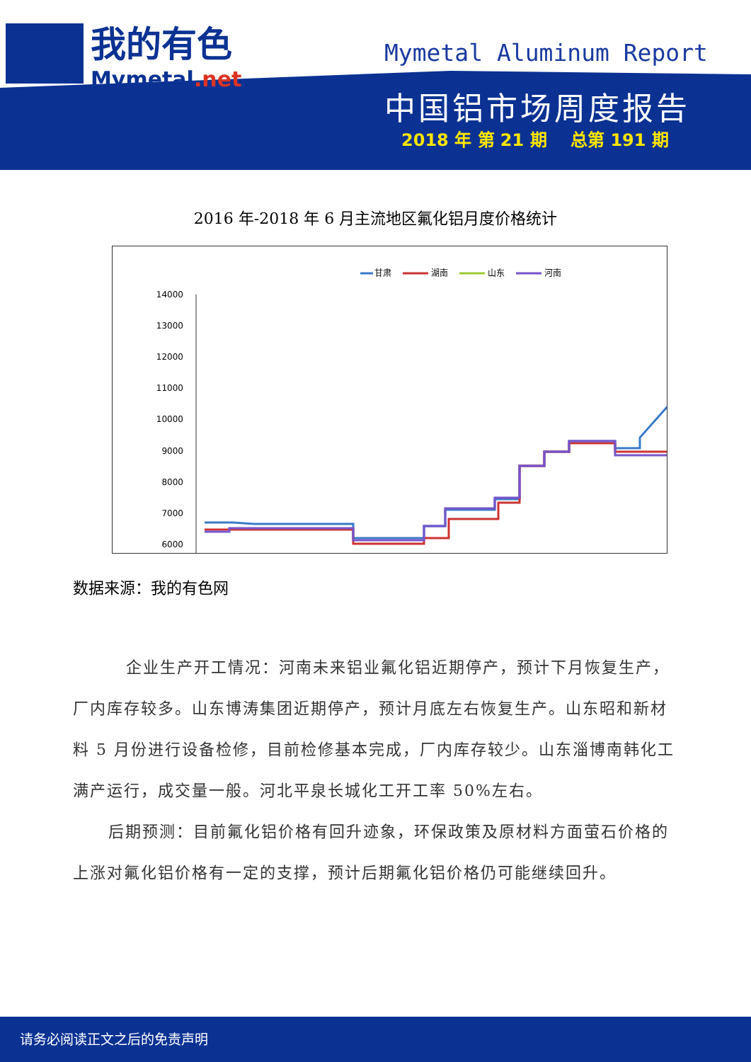我的有色
Mymetal.net
Mymetal Aluminum Report
中国铝市场周度报告
2018 年 第 21 期 总第 191 期
2016 年-2018 年 6 月主流地区氟化铝月度价格统计
甘肃
湖南
山东
河南
14000
13000
12000
11000
10000
9000
8000
7000
6000
数据来源：我的有色网
企业生产开工情况：河南未来铝业氟化铝近期停产，预计下月恢复生产，厂内库存较多。山东博涛集团近期停产，预计月底左右恢复生产。山东昭和新材料 5 月份进行设备检修，目前检修基本完成，厂内库存较少。山东淄博南韩化工满产运行，成交量一般。河北平泉长城化工开工率 50%左右。
后期预测：目前氟化铝价格有回升迹象，环保政策及原材料方面萤石价格的上涨对氟化铝价格有一定的支撑，预计后期氟化铝价格仍可能继续回升。
请务必阅读正文之后的免责声明